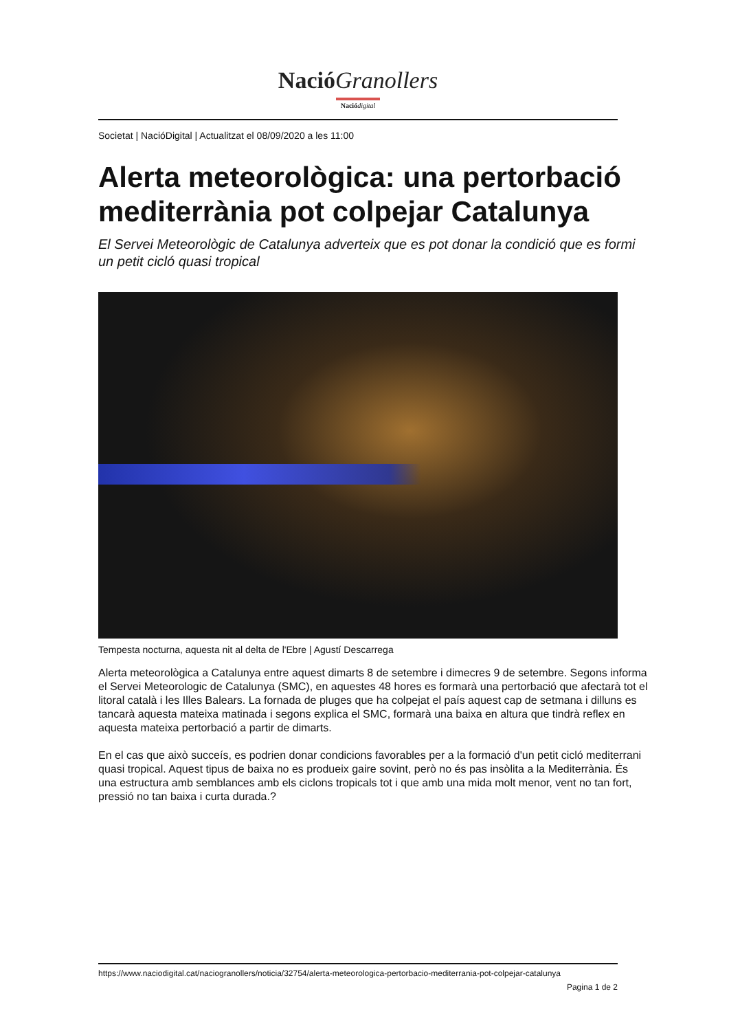Nació Granollers
Nació digital
Societat | NacióDigital | Actualitzat el 08/09/2020 a les 11:00
Alerta meteorològica: una pertorbació mediterrània pot colpejar Catalunya
El Servei Meteorològic de Catalunya adverteix que es pot donar la condició que es formi un petit cicló quasi tropical
Tempesta nocturna, aquesta nit al delta de l'Ebre | Agustí Descarrega
Alerta meteorològica a Catalunya entre aquest dimarts 8 de setembre i dimecres 9 de setembre. Segons informa el Servei Meteorologic de Catalunya (SMC), en aquestes 48 hores es formarà una pertorbació que afectarà tot el litoral català i les Illes Balears. La fornada de pluges que ha colpejat el país aquest cap de setmana i dilluns es tancarà aquesta mateixa matinada i segons explica el SMC, formarà una baixa en altura que tindrà reflex en aquesta mateixa pertorbació a partir de dimarts.
En el cas que això succeís, es podrien donar condicions favorables per a la formació d'un petit cicló mediterrani quasi tropical. Aquest tipus de baixa no es produeix gaire sovint, però no és pas insòlita a la Mediterrània. És una estructura amb semblances amb els ciclons tropicals tot i que amb una mida molt menor, vent no tan fort, pressió no tan baixa i curta durada.?
https://www.naciodigital.cat/naciogranollers/noticia/32754/alerta-meteorologica-pertorbacio-mediterrania-pot-colpejar-catalunya
Pagina 1 de 2